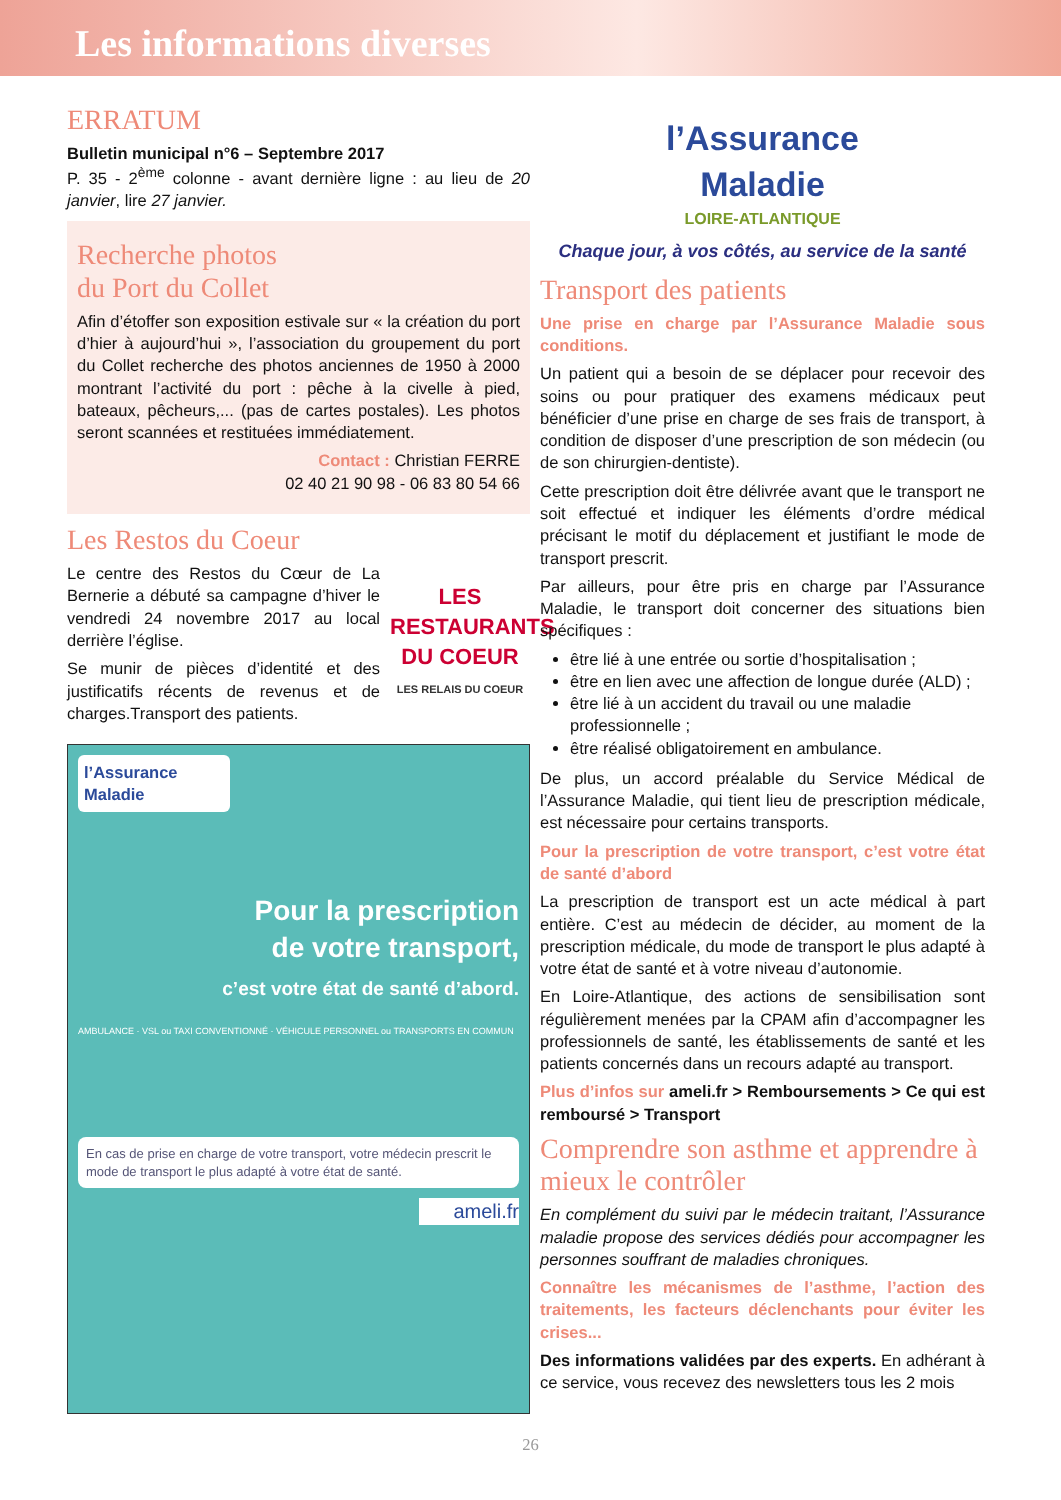Les informations diverses
ERRATUM
Bulletin municipal n°6 – Septembre 2017
P. 35 - 2<sup>ème</sup> colonne - avant dernière ligne : au lieu de 20 janvier, lire 27 janvier.
Recherche photos
du Port du Collet
Afin d’étoffer son exposition estivale sur « la création du port d’hier à aujourd’hui », l’association du groupement du port du Collet recherche des photos anciennes de 1950 à 2000 montrant l’activité du port : pêche à la civelle à pied, bateaux, pêcheurs,... (pas de cartes postales). Les photos seront scannées et restituées immédiatement.
Contact : Christian FERRE
02 40 21 90 98 - 06 83 80 54 66
Les Restos du Coeur
Le centre des Restos du Cœur de La Bernerie a débuté sa campagne d’hiver le vendredi 24 novembre 2017 au local derrière l’église.
Se munir de pièces d’identité et des justificatifs récents de revenus et de charges.Transport des patients.
LES RESTAURANTS DU COEUR
LES RELAIS DU COEUR
l’Assurance Maladie
Pour la prescription
de votre transport,
c’est votre état de santé d’abord.
AMBULANCE · VSL ou TAXI CONVENTIONNÉ · VÉHICULE PERSONNEL ou TRANSPORTS EN COMMUN
En cas de prise en charge de votre transport, votre médecin prescrit le mode de transport le plus adapté à votre état de santé.
ameli.fr
l’Assurance
Maladie
LOIRE-ATLANTIQUE
Chaque jour, à vos côtés, au service de la santé
Transport des patients
Une prise en charge par l’Assurance Maladie sous conditions.
Un patient qui a besoin de se déplacer pour recevoir des soins ou pour pratiquer des examens médicaux peut bénéficier d’une prise en charge de ses frais de transport, à condition de disposer d’une prescription de son médecin (ou de son chirurgien-dentiste).
Cette prescription doit être délivrée avant que le transport ne soit effectué et indiquer les éléments d’ordre médical précisant le motif du déplacement et justifiant le mode de transport prescrit.
Par ailleurs, pour être pris en charge par l’Assurance Maladie, le transport doit concerner des situations bien spécifiques :
être lié à une entrée ou sortie d’hospitalisation ;
être en lien avec une affection de longue durée (ALD) ;
être lié à un accident du travail ou une maladie professionnelle ;
être réalisé obligatoirement en ambulance.
De plus, un accord préalable du Service Médical de l’Assurance Maladie, qui tient lieu de prescription médicale, est nécessaire pour certains transports.
Pour la prescription de votre transport, c’est votre état de santé d’abord
La prescription de transport est un acte médical à part entière. C’est au médecin de décider, au moment de la prescription médicale, du mode de transport le plus adapté à votre état de santé et à votre niveau d’autonomie.
En Loire-Atlantique, des actions de sensibilisation sont régulièrement menées par la CPAM afin d’accompagner les professionnels de santé, les établissements de santé et les patients concernés dans un recours adapté au transport.
Plus d’infos sur ameli.fr > Remboursements > Ce qui est remboursé > Transport
Comprendre son asthme et apprendre à mieux le contrôler
En complément du suivi par le médecin traitant, l’Assurance maladie propose des services dédiés pour accompagner les personnes souffrant de maladies chroniques.
Connaître les mécanismes de l’asthme, l’action des traitements, les facteurs déclenchants pour éviter les crises...
Des informations validées par des experts. En adhérant à ce service, vous recevez des newsletters tous les 2 mois
26